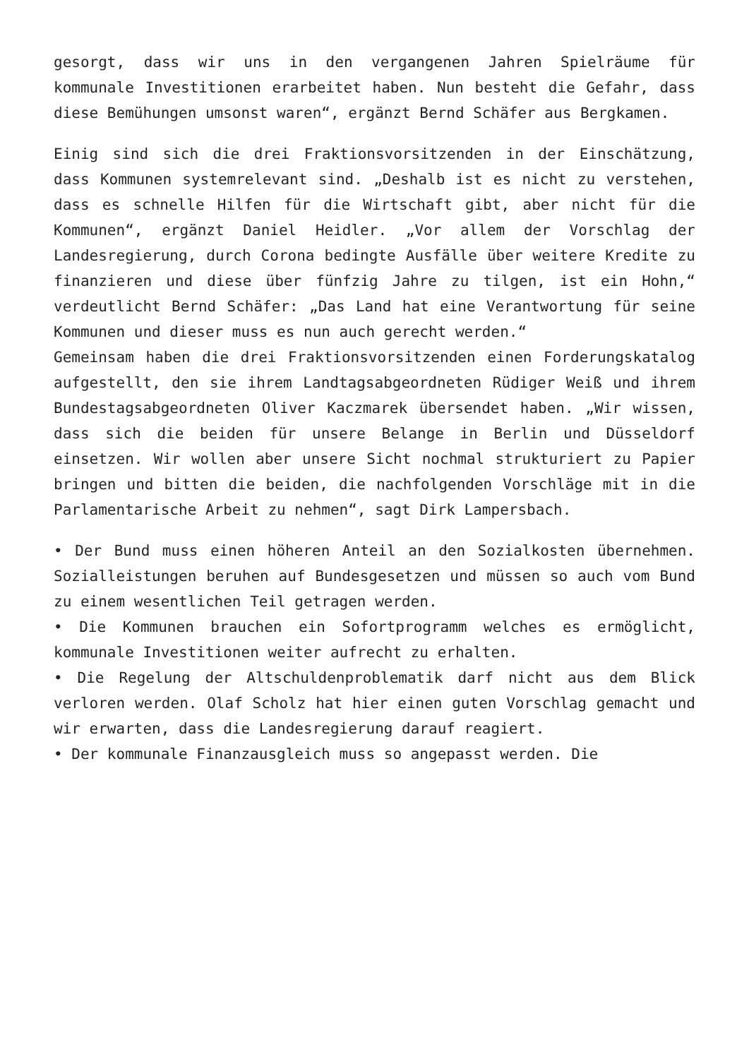gesorgt, dass wir uns in den vergangenen Jahren Spielräume für kommunale Investitionen erarbeitet haben. Nun besteht die Gefahr, dass diese Bemühungen umsonst waren“, ergänzt Bernd Schäfer aus Bergkamen.
Einig sind sich die drei Fraktionsvorsitzenden in der Einschätzung, dass Kommunen systemrelevant sind. „Deshalb ist es nicht zu verstehen, dass es schnelle Hilfen für die Wirtschaft gibt, aber nicht für die Kommunen“, ergänzt Daniel Heidler. „Vor allem der Vorschlag der Landesregierung, durch Corona bedingte Ausfälle über weitere Kredite zu finanzieren und diese über fünfzig Jahre zu tilgen, ist ein Hohn,“ verdeutlicht Bernd Schäfer: „Das Land hat eine Verantwortung für seine Kommunen und dieser muss es nun auch gerecht werden.“
Gemeinsam haben die drei Fraktionsvorsitzenden einen Forderungskatalog aufgestellt, den sie ihrem Landtagsabgeordneten Rüdiger Weiß und ihrem Bundestagsabgeordneten Oliver Kaczmarek übersendet haben. „Wir wissen, dass sich die beiden für unsere Belange in Berlin und Düsseldorf einsetzen. Wir wollen aber unsere Sicht nochmal strukturiert zu Papier bringen und bitten die beiden, die nachfolgenden Vorschläge mit in die Parlamentarische Arbeit zu nehmen“, sagt Dirk Lampersbach.
• Der Bund muss einen höheren Anteil an den Sozialkosten übernehmen. Sozialleistungen beruhen auf Bundesgesetzen und müssen so auch vom Bund zu einem wesentlichen Teil getragen werden.
• Die Kommunen brauchen ein Sofortprogramm welches es ermöglicht, kommunale Investitionen weiter aufrecht zu erhalten.
• Die Regelung der Altschuldenproblematik darf nicht aus dem Blick verloren werden. Olaf Scholz hat hier einen guten Vorschlag gemacht und wir erwarten, dass die Landesregierung darauf reagiert.
• Der kommunale Finanzausgleich muss so angepasst werden. Die